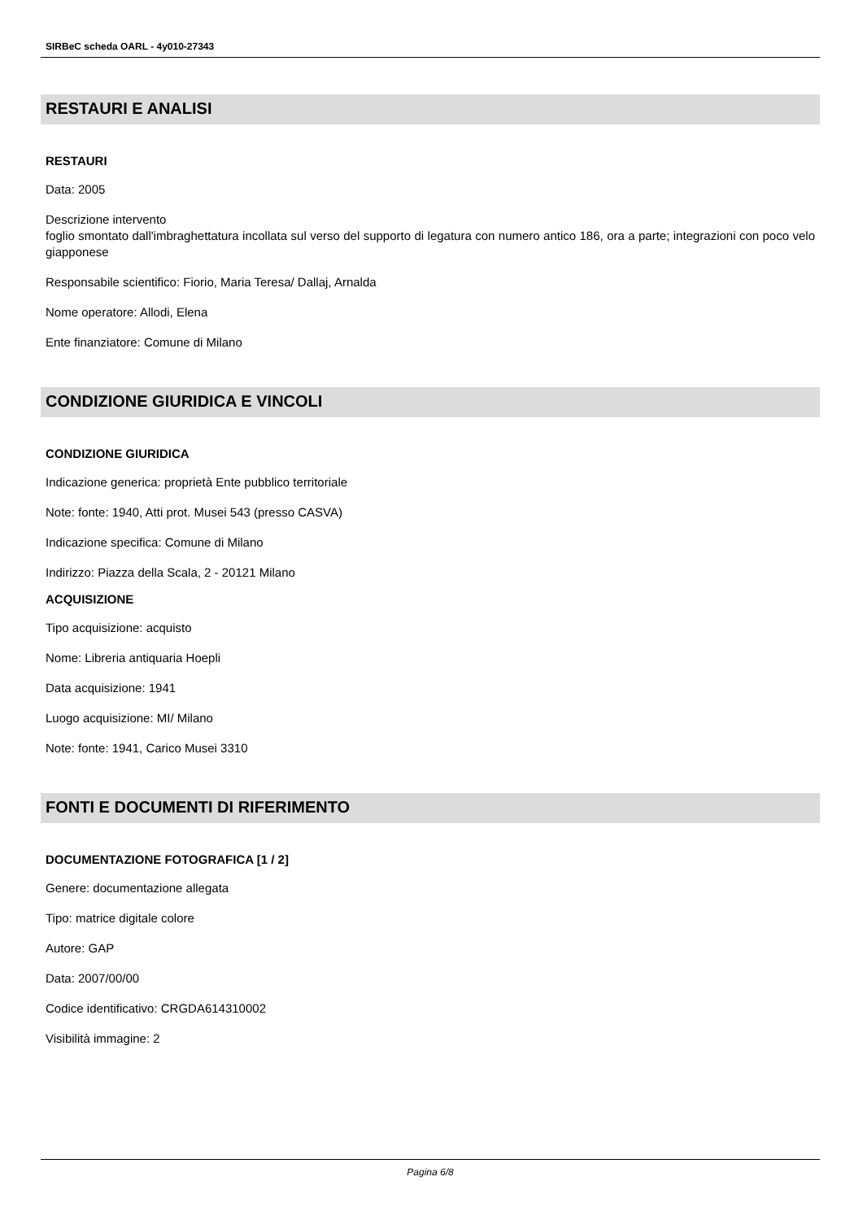SIRBeC scheda OARL - 4y010-27343
RESTAURI E ANALISI
RESTAURI
Data: 2005
Descrizione intervento
foglio smontato dall'imbraghettatura incollata sul verso del supporto di legatura con numero antico 186, ora a parte; integrazioni con poco velo giapponese
Responsabile scientifico: Fiorio, Maria Teresa/ Dallaj, Arnalda
Nome operatore: Allodi, Elena
Ente finanziatore: Comune di Milano
CONDIZIONE GIURIDICA E VINCOLI
CONDIZIONE GIURIDICA
Indicazione generica: proprietà Ente pubblico territoriale
Note: fonte: 1940, Atti prot. Musei 543 (presso CASVA)
Indicazione specifica: Comune di Milano
Indirizzo: Piazza della Scala, 2 - 20121 Milano
ACQUISIZIONE
Tipo acquisizione: acquisto
Nome: Libreria antiquaria Hoepli
Data acquisizione: 1941
Luogo acquisizione: MI/ Milano
Note: fonte: 1941, Carico Musei 3310
FONTI E DOCUMENTI DI RIFERIMENTO
DOCUMENTAZIONE FOTOGRAFICA [1 / 2]
Genere: documentazione allegata
Tipo: matrice digitale colore
Autore: GAP
Data: 2007/00/00
Codice identificativo: CRGDA614310002
Visibilità immagine: 2
Pagina 6/8